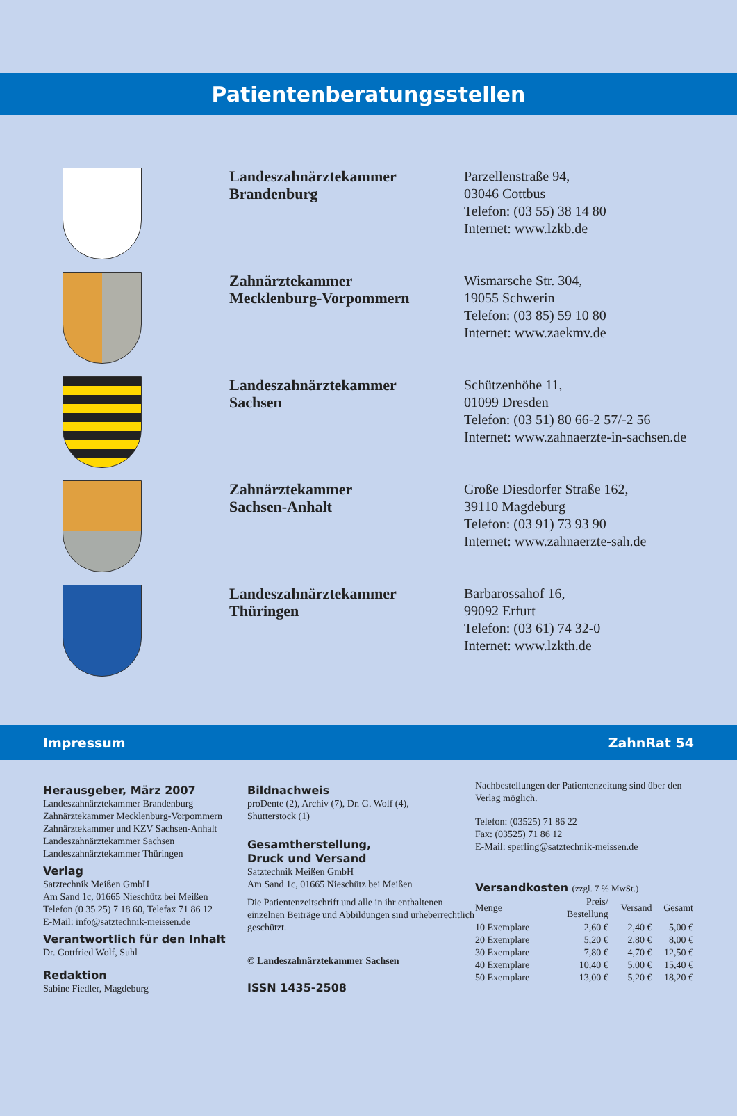Patientenberatungsstellen
Landeszahnärztekammer
Brandenburg
Parzellenstraße 94,
03046 Cottbus
Telefon: (03 55) 38 14 80
Internet: www.lzkb.de
Zahnärztekammer
Mecklenburg-Vorpommern
Wismarsche Str. 304,
19055 Schwerin
Telefon: (03 85) 59 10 80
Internet: www.zaekmv.de
Landeszahnärztekammer
Sachsen
Schützenhöhe 11,
01099 Dresden
Telefon: (03 51) 80 66-2 57/-2 56
Internet: www.zahnaerzte-in-sachsen.de
Zahnärztekammer
Sachsen-Anhalt
Große Diesdorfer Straße 162,
39110 Magdeburg
Telefon: (03 91) 73 93 90
Internet: www.zahnaerzte-sah.de
Landeszahnärztekammer
Thüringen
Barbarossahof 16,
99092 Erfurt
Telefon: (03 61) 74 32-0
Internet: www.lzkth.de
Impressum ZahnRat 54
Herausgeber, März 2007
Landeszahnärztekammer Brandenburg
Zahnärztekammer Mecklenburg-Vorpommern
Zahnärztekammer und KZV Sachsen-Anhalt
Landeszahnärztekammer Sachsen
Landeszahnärztekammer Thüringen
Verlag
Satztechnik Meißen GmbH
Am Sand 1c, 01665 Nieschütz bei Meißen
Telefon (0 35 25) 7 18 60, Telefax 71 86 12
E-Mail: info@satztechnik-meissen.de
Verantwortlich für den Inhalt
Dr. Gottfried Wolf, Suhl
Redaktion
Sabine Fiedler, Magdeburg
Bildnachweis
proDente (2), Archiv (7), Dr. G. Wolf (4),
Shutterstock (1)
Gesamtherstellung,
Druck und Versand
Satztechnik Meißen GmbH
Am Sand 1c, 01665 Nieschütz bei Meißen
Die Patientenzeitschrift und alle in ihr enthaltenen einzelnen Beiträge und Abbildungen sind urheberrechtlich geschützt.
© Landeszahnärztekammer Sachsen
ISSN 1435-2508
Nachbestellungen der Patientenzeitung sind über den Verlag möglich.
Telefon: (03525) 71 86 22
Fax: (03525) 71 86 12
E-Mail: sperling@satztechnik-meissen.de
Versandkosten (zzgl. 7 % MwSt.)
| Menge | Preis/ Bestellung | Versand | Gesamt |
| --- | --- | --- | --- |
| 10 Exemplare | 2,60 € | 2,40 € | 5,00 € |
| 20 Exemplare | 5,20 € | 2,80 € | 8,00 € |
| 30 Exemplare | 7,80 € | 4,70 € | 12,50 € |
| 40 Exemplare | 10,40 € | 5,00 € | 15,40 € |
| 50 Exemplare | 13,00 € | 5,20 € | 18,20 € |